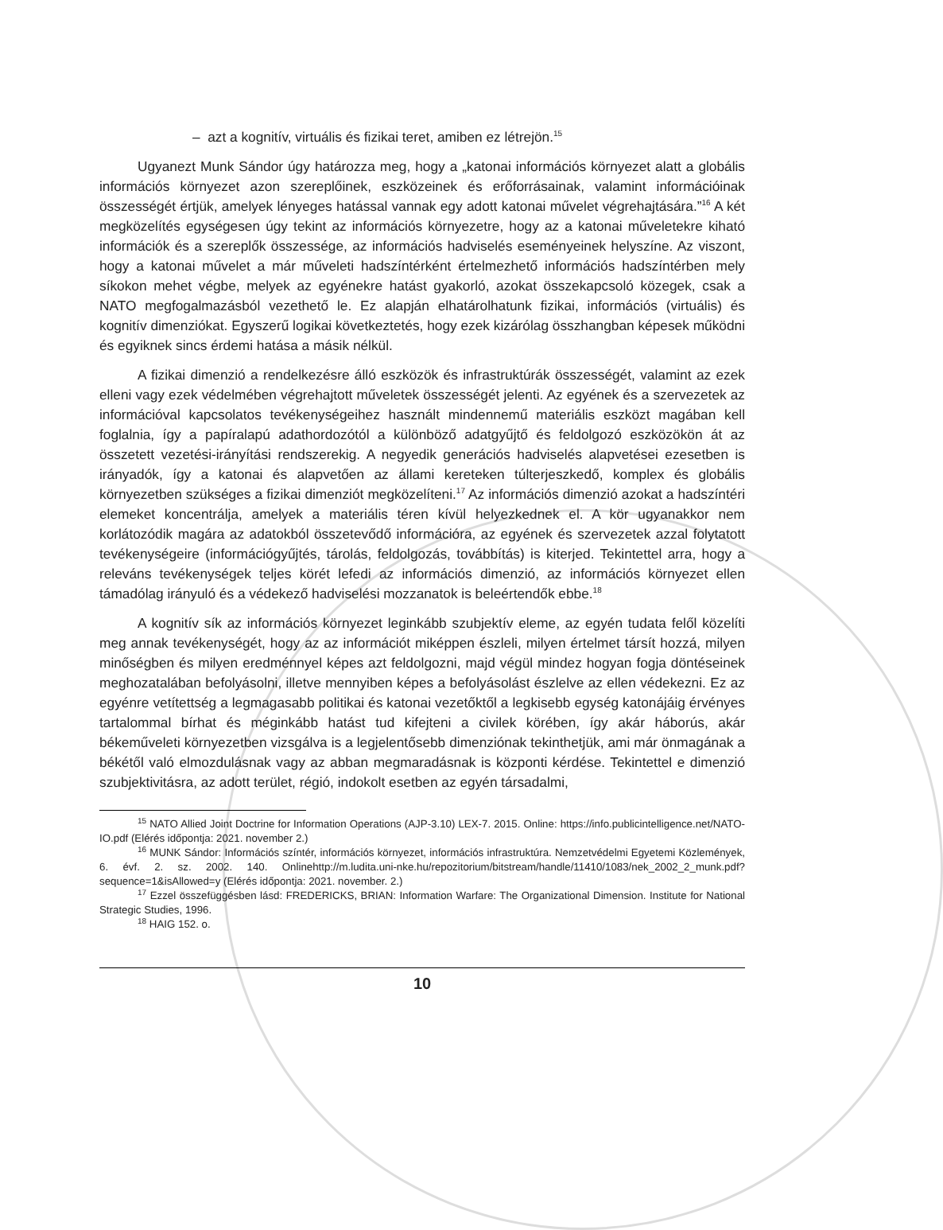– azt a kognitív, virtuális és fizikai teret, amiben ez létrejön.<sup>15</sup>
Ugyanezt Munk Sándor úgy határozza meg, hogy a „katonai információs környezet alatt a globális információs környezet azon szereplőinek, eszközeinek és erőforrásainak, valamint információinak összességét értjük, amelyek lényeges hatással vannak egy adott katonai művelet végrehajtására.”<sup>16</sup> A két megközelítés egységesen úgy tekint az információs környezetre, hogy az a katonai műveletekre kiható információk és a szereplők összessége, az információs hadviselés eseményeinek helyszíne. Az viszont, hogy a katonai művelet a már műveleti hadszíntérként értelmezhető információs hadszíntérben mely síkokon mehet végbe, melyek az egyénekre hatást gyakorló, azokat összekapcsoló közegek, csak a NATO megfogalmazásból vezethető le. Ez alapján elhatárolhatunk fizikai, információs (virtuális) és kognitív dimenziókat. Egyszerű logikai következtetés, hogy ezek kizárólag összhangban képesek működni és egyiknek sincs érdemi hatása a másik nélkül.
A fizikai dimenzió a rendelkezésre álló eszközök és infrastruktúrák összességét, valamint az ezek elleni vagy ezek védelmében végrehajtott műveletek összességét jelenti. Az egyének és a szervezetek az információval kapcsolatos tevékenységeihez használt mindennemű materiális eszközt magában kell foglalnia, így a papíralapú adathordozótól a különböző adatgyűjtő és feldolgozó eszközökön át az összetett vezetési-irányítási rendszerekig. A negyedik generációs hadviselés alapvetései ezesetben is irányadók, így a katonai és alapvetően az állami kereteken túlterjeszkedő, komplex és globális környezetben szükséges a fizikai dimenziót megközelíteni.<sup>17</sup> Az információs dimenzió azokat a hadszíntéri elemeket koncentrálja, amelyek a materiális téren kívül helyezkednek el. A kör ugyanakkor nem korlátozódik magára az adatokból összetevődő információra, az egyének és szervezetek azzal folytatott tevékenységeire (információgyűjtés, tárolás, feldolgozás, továbbítás) is kiterjed. Tekintettel arra, hogy a releváns tevékenységek teljes körét lefedi az információs dimenzió, az információs környezet ellen támadólag irányuló és a védekező hadviselési mozzanatok is beleértendők ebbe.<sup>18</sup>
A kognitív sík az információs környezet leginkább szubjektív eleme, az egyén tudata felől közelíti meg annak tevékenységét, hogy az az információt miképpen észleli, milyen értelmet társít hozzá, milyen minőségben és milyen eredménnyel képes azt feldolgozni, majd végül mindez hogyan fogja döntéseinek meghozatalában befolyásolni, illetve mennyiben képes a befolyásolást észlelve az ellen védekezni. Ez az egyénre vetítettség a legmagasabb politikai és katonai vezetőktől a legkisebb egység katonájáig érvényes tartalommal bírhat és méginkább hatást tud kifejteni a civilek körében, így akár háborús, akár békeműveleti környezetben vizsgálva is a legjelentősebb dimenziónak tekinthetjük, ami már önmagának a békétől való elmozdulásnak vagy az abban megmaradásnak is központi kérdése. Tekintettel e dimenzió szubjektivitásra, az adott terület, régió, indokolt esetben az egyén társadalmi,
<sup>15</sup> NATO Allied Joint Doctrine for Information Operations (AJP-3.10) LEX-7. 2015. Online: https://info.publicintelligence.net/NATO-IO.pdf (Elérés időpontja: 2021. november 2.)
<sup>16</sup> MUNK Sándor: Információs színtér, információs környezet, információs infrastruktúra. Nemzetvédelmi Egyetemi Közlemények, 6. évf. 2. sz. 2002. 140. Onlinehttp://m.ludita.uni-nke.hu/repozitorium/bitstream/handle/11410/1083/nek_2002_2_munk.pdf?sequence=1&isAllowed=y (Elérés időpontja: 2021. november. 2.)
<sup>17</sup> Ezzel összefüggésben lásd: FREDERICKS, BRIAN: Information Warfare: The Organizational Dimension. Institute for National Strategic Studies, 1996.
<sup>18</sup> HAIG 152. o.
10